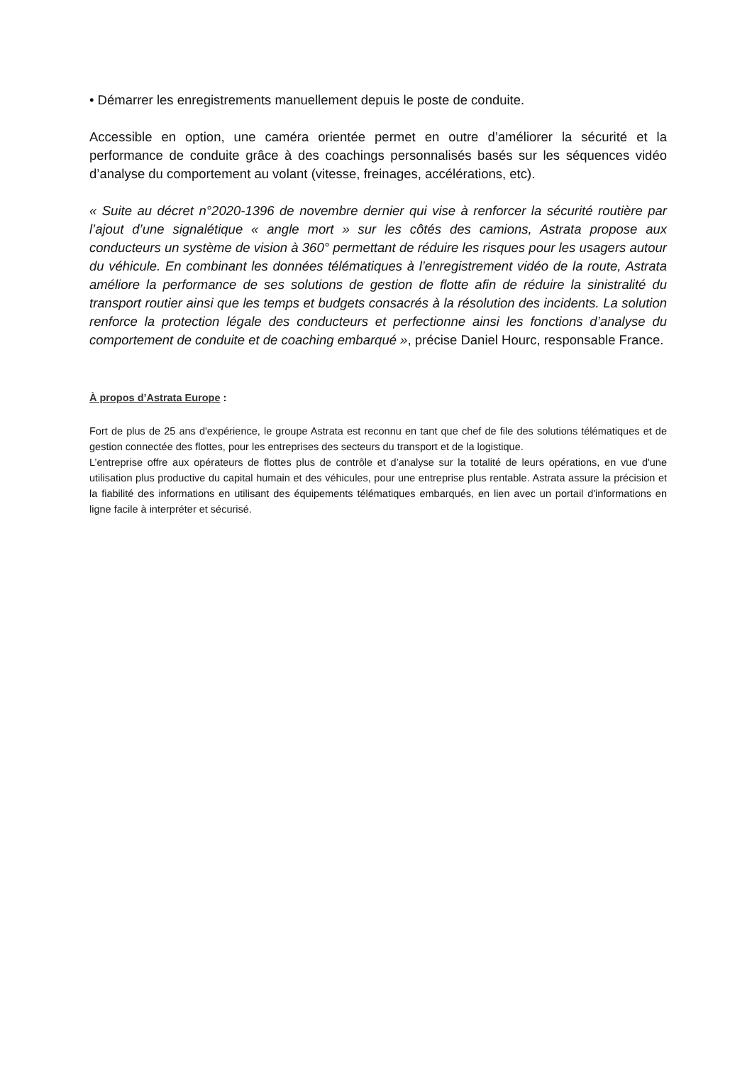• Démarrer les enregistrements manuellement depuis le poste de conduite.
Accessible en option, une caméra orientée permet en outre d’améliorer la sécurité et la performance de conduite grâce à des coachings personnalisés basés sur les séquences vidéo d’analyse du comportement au volant (vitesse, freinages, accélérations, etc).
« Suite au décret n°2020-1396 de novembre dernier qui vise à renforcer la sécurité routière par l’ajout d’une signalétique « angle mort » sur les côtés des camions, Astrata propose aux conducteurs un système de vision à 360° permettant de réduire les risques pour les usagers autour du véhicule. En combinant les données télématiques à l’enregistrement vidéo de la route, Astrata améliore la performance de ses solutions de gestion de flotte afin de réduire la sinistralité du transport routier ainsi que les temps et budgets consacrés à la résolution des incidents. La solution renforce la protection légale des conducteurs et perfectionne ainsi les fonctions d’analyse du comportement de conduite et de coaching embarqué », précise Daniel Hourc, responsable France.
À propos d’Astrata Europe :
Fort de plus de 25 ans d'expérience, le groupe Astrata est reconnu en tant que chef de file des solutions télématiques et de gestion connectée des flottes, pour les entreprises des secteurs du transport et de la logistique.
L’entreprise offre aux opérateurs de flottes plus de contrôle et d’analyse sur la totalité de leurs opérations, en vue d'une utilisation plus productive du capital humain et des véhicules, pour une entreprise plus rentable. Astrata assure la précision et la fiabilité des informations en utilisant des équipements télématiques embarqués, en lien avec un portail d'informations en ligne facile à interpréter et sécurisé.